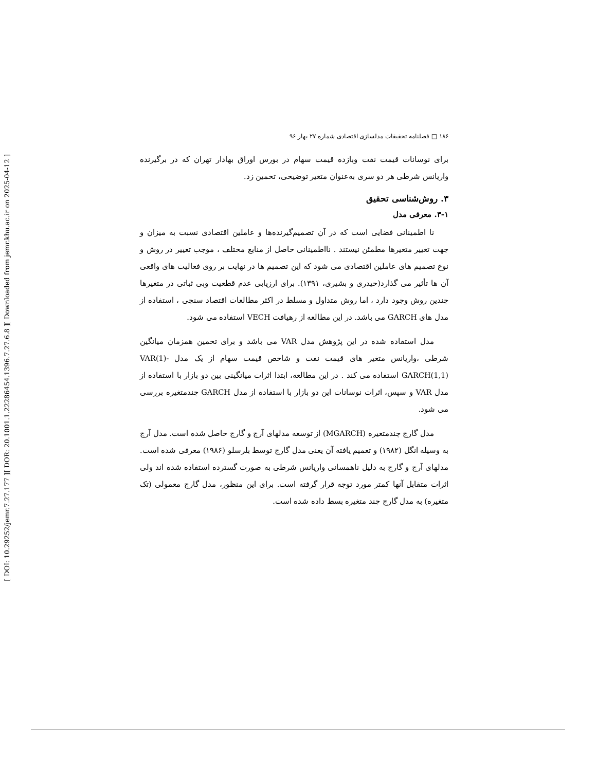[ Downloaded from jemr.khu.ac.ir on 2025-04-12 ]
[ DOR: 20.1001.1.22286454.1396.7.27.6.8 ]
[ DOI: 10.29252/jemr.7.27.177 ]
۱۸۶ □ فصلنامه تحقیقات مدلسازی اقتصادی شماره ۲۷ بهار ۹۶
برای نوسانات قیمت نفت وبازده قیمت سهام در بورس اوراق بهادار تهران که در برگیرنده واریانس شرطی هر دو سری به‌عنوان متغیر توضیحی، تخمین زد.
۳. روش‌شناسی تحقیق
۳-۱. معرفی مدل
نا اطمینانی فضایی است که در آن تصمیم‌گیرنده‌ها و عاملین اقتصادی نسبت به میزان و جهت تغییر متغیرها مطمئن نیستند . نااطمینانی حاصل از منابع مختلف ، موجب تغییر در روش و نوع تصمیم های عاملین اقتصادی می شود که این تصمیم ها در نهایت بر روی فعالیت های واقعی آن ها تأثیر می گذارد(حیدری و بشیری، ۱۳۹۱). برای ارزیابی عدم قطعیت وبی ثباتی در متغیرها چندین روش وجود دارد ، اما روش متداول و مسلط در اکثر مطالعات اقتصاد سنجی ، استفاده از مدل های GARCH می باشد. در این مطالعه از رهیافت VECH استفاده می شود.
مدل استفاده شده در این پژوهش مدل VAR می باشد و برای تخمین همزمان میانگین شرطی ،واریانس متغیر های قیمت نفت و شاخص قیمت سهام از یک مدل VAR(1)- GARCH(1,1) استفاده می کند . در این مطالعه، ابتدا اثرات میانگینی بین دو بازار با استفاده از مدل VAR و سپس، اثرات نوسانات این دو بازار با استفاده از مدل GARCH چندمتغیره بررسی می شود.
مدل گارچ چندمتغیره (MGARCH) از توسعه مدلهای آرچ و گارچ حاصل شده است. مدل آرچ به وسیله انگل (۱۹۸۲) و تعمیم یافته آن یعنی مدل گارچ توسط بلرسلو (۱۹۸۶) معرفی شده است. مدلهای آرچ و گارچ به دلیل ناهمسانی واریانس شرطی به صورت گسترده استفاده شده اند ولی اثرات متقابل آنها کمتر مورد توجه قرار گرفته است. برای این منظور، مدل گارچ معمولی (تک متغیره) به مدل گارچ چند متغیره بسط داده شده است.